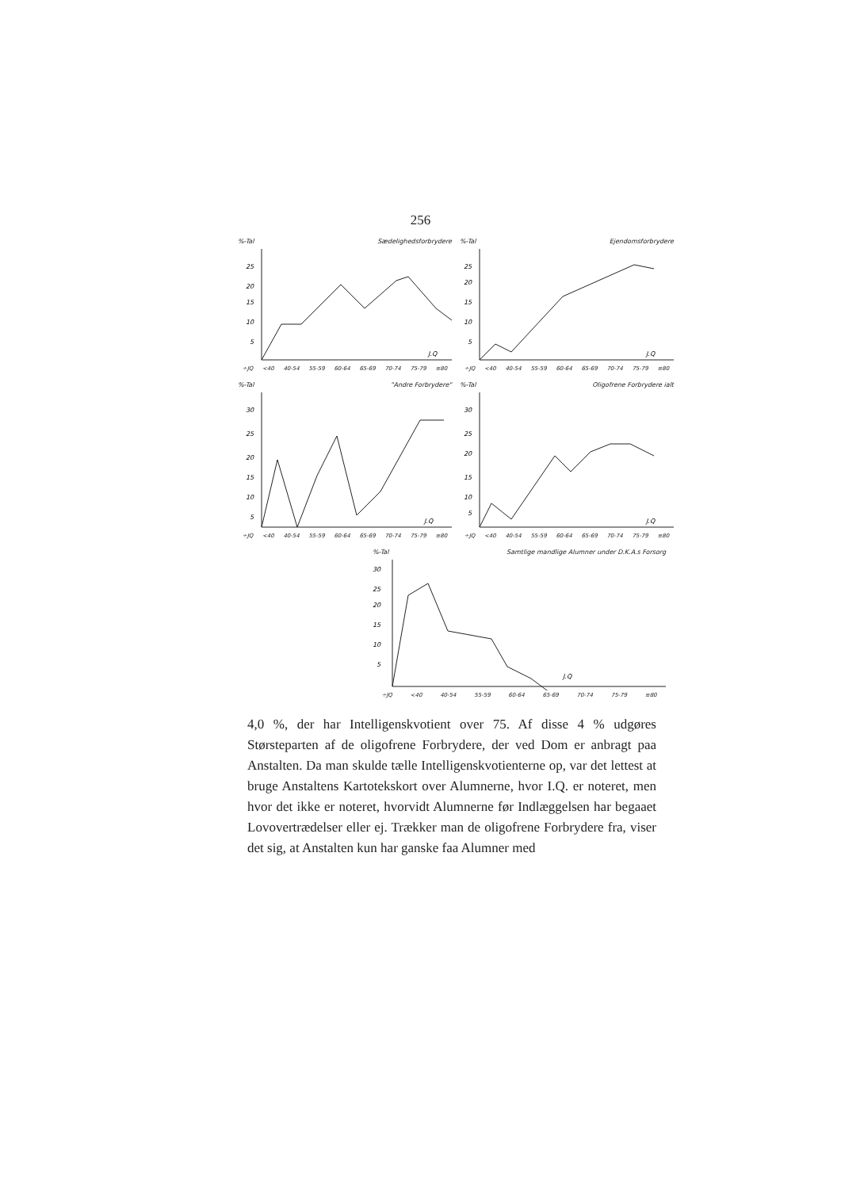256
%-Tal Sædelighedsforbrydere
25
20
15
10
5
J.Q
÷JQ <40 40-54 55-59 60-64 65-69 70-74 75-79 ≡80
%-Tal Ejendomsforbrydere
25
20
15
10
5
J.Q
÷JQ <40 40-54 55-59 60-64 65-69 70-74 75-79 ≡80
%-Tal "Andre Forbrydere"
30
25
20
15
10
5
J.Q
÷JQ <40 40-54 55-59 60-64 65-69 70-74 75-79 ≡80
%-Tal Oligofrene Forbrydere ialt
30
25
20
15
10
5
J.Q
÷JQ <40 40-54 55-59 60-64 65-69 70-74 75-79 ≡80
%-Tal Samtlige mandlige Alumner under D.K.A.s Forsorg
30
25
20
15
10
5
J.Q
÷JQ <40 40-54 55-59 60-64 65-69 70-74 75-79 ≡80
4,0 %, der har Intelligenskvotient over 75. Af disse 4 % udgøres Størsteparten af de oligofrene Forbrydere, der ved Dom er anbragt paa Anstalten. Da man skulde tælle Intelligenskvotienterne op, var det lettest at bruge Anstaltens Kartotekskort over Alumnerne, hvor I.Q. er noteret, men hvor det ikke er noteret, hvorvidt Alumnerne før Indlæggelsen har begaaet Lovovertrædelser eller ej. Trækker man de oligofrene Forbrydere fra, viser det sig, at Anstalten kun har ganske faa Alumner med